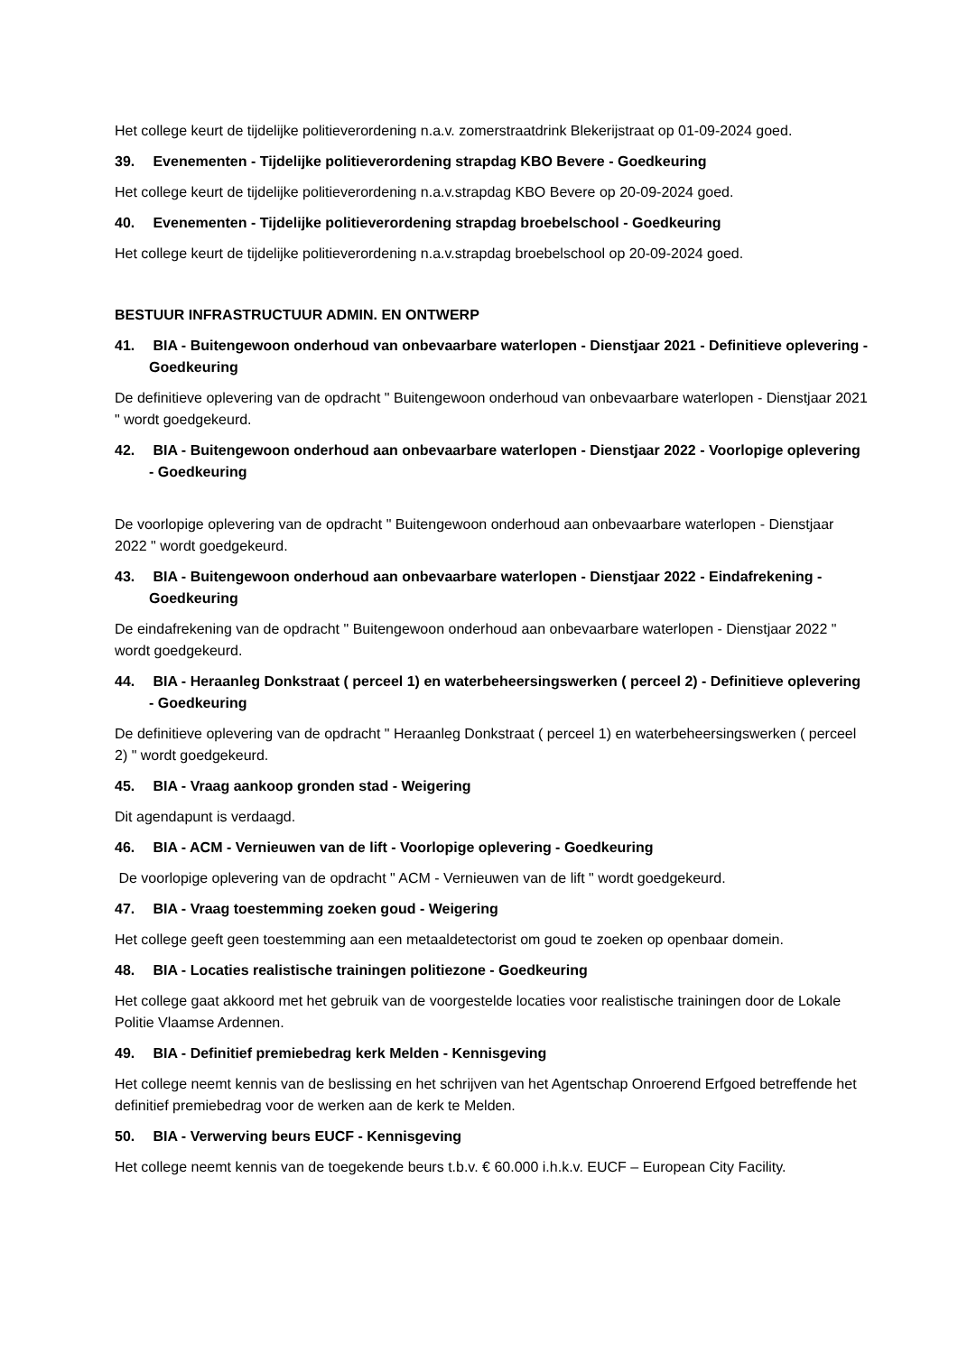Het college keurt de tijdelijke politieverordening n.a.v. zomerstraatdrink Blekerijstraat op 01-09-2024 goed.
39. Evenementen - Tijdelijke politieverordening strapdag KBO Bevere - Goedkeuring
Het college keurt de tijdelijke politieverordening n.a.v.strapdag KBO Bevere op 20-09-2024 goed.
40. Evenementen - Tijdelijke politieverordening strapdag broebelschool - Goedkeuring
Het college keurt de tijdelijke politieverordening n.a.v.strapdag broebelschool op 20-09-2024 goed.
BESTUUR INFRASTRUCTUUR ADMIN. EN ONTWERP
41. BIA - Buitengewoon onderhoud van onbevaarbare waterlopen - Dienstjaar 2021 - Definitieve oplevering - Goedkeuring
De definitieve oplevering van de opdracht " Buitengewoon onderhoud van onbevaarbare waterlopen - Dienstjaar 2021 " wordt goedgekeurd.
42. BIA - Buitengewoon onderhoud aan onbevaarbare waterlopen - Dienstjaar 2022 - Voorlopige oplevering - Goedkeuring
De voorlopige oplevering van de opdracht " Buitengewoon onderhoud aan onbevaarbare waterlopen - Dienstjaar 2022 " wordt goedgekeurd.
43. BIA - Buitengewoon onderhoud aan onbevaarbare waterlopen - Dienstjaar 2022 - Eindafrekening - Goedkeuring
De eindafrekening van de opdracht " Buitengewoon onderhoud aan onbevaarbare waterlopen - Dienstjaar 2022 " wordt goedgekeurd.
44. BIA - Heraanleg Donkstraat ( perceel 1) en waterbeheersingswerken ( perceel 2) - Definitieve oplevering - Goedkeuring
De definitieve oplevering van de opdracht " Heraanleg Donkstraat ( perceel 1) en waterbeheersingswerken ( perceel 2) " wordt goedgekeurd.
45. BIA - Vraag aankoop gronden stad - Weigering
Dit agendapunt is verdaagd.
46. BIA - ACM - Vernieuwen van de lift - Voorlopige oplevering - Goedkeuring
De voorlopige oplevering van de opdracht " ACM - Vernieuwen van de lift " wordt goedgekeurd.
47. BIA - Vraag toestemming zoeken goud - Weigering
Het college geeft geen toestemming aan een metaaldetectorist om goud te zoeken op openbaar domein.
48. BIA - Locaties realistische trainingen politiezone - Goedkeuring
Het college gaat akkoord met het gebruik van de voorgestelde locaties voor realistische trainingen door de Lokale Politie Vlaamse Ardennen.
49. BIA - Definitief premiebedrag kerk Melden - Kennisgeving
Het college neemt kennis van de beslissing en het schrijven van het Agentschap Onroerend Erfgoed betreffende het definitief premiebedrag voor de werken aan de kerk te Melden.
50. BIA - Verwerving beurs EUCF - Kennisgeving
Het college neemt kennis van de toegekende beurs t.b.v. € 60.000 i.h.k.v. EUCF – European City Facility.